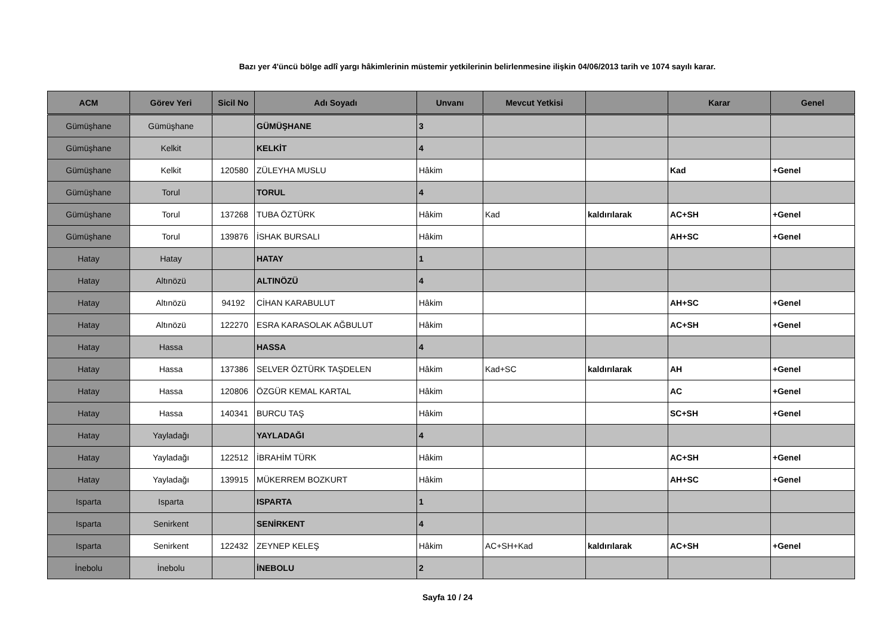Bazı yer 4'üncü bölge adlî yargı hâkimlerinin müstemir yetkilerinin belirlenmesine ilişkin 04/06/2013 tarih ve 1074 sayılı karar.
| ACM | Görev Yeri | Sicil No | Adı Soyadı | Unvanı | Mevcut Yetkisi | | Karar | Genel |
| --- | --- | --- | --- | --- | --- | --- | --- | --- |
| Gümüşhane | Gümüşhane | | GÜMÜŞHANE | 3 | | | | |
| Gümüşhane | Kelkit | | KELKİT | 4 | | | | |
| Gümüşhane | Kelkit | 120580 | ZÜLEYHA MUSLU | Hâkim | | | Kad | +Genel |
| Gümüşhane | Torul | | TORUL | 4 | | | | |
| Gümüşhane | Torul | 137268 | TUBA ÖZTÜRK | Hâkim | Kad | kaldırılarak | AC+SH | +Genel |
| Gümüşhane | Torul | 139876 | İSHAK BURSALI | Hâkim | | | AH+SC | +Genel |
| Hatay | Hatay | | HATAY | 1 | | | | |
| Hatay | Altınözü | | ALTINÖZÜ | 4 | | | | |
| Hatay | Altınözü | 94192 | CİHAN KARABULUT | Hâkim | | | AH+SC | +Genel |
| Hatay | Altınözü | 122270 | ESRA KARASOLAK AĞBULUT | Hâkim | | | AC+SH | +Genel |
| Hatay | Hassa | | HASSA | 4 | | | | |
| Hatay | Hassa | 137386 | SELVER ÖZTÜRK TAŞDELEN | Hâkim | Kad+SC | kaldırılarak | AH | +Genel |
| Hatay | Hassa | 120806 | ÖZGÜR KEMAL KARTAL | Hâkim | | | AC | +Genel |
| Hatay | Hassa | 140341 | BURCU TAŞ | Hâkim | | | SC+SH | +Genel |
| Hatay | Yayladağı | | YAYLADAĞI | 4 | | | | |
| Hatay | Yayladağı | 122512 | İBRAHİM TÜRK | Hâkim | | | AC+SH | +Genel |
| Hatay | Yayladağı | 139915 | MÜKERREM BOZKURT | Hâkim | | | AH+SC | +Genel |
| Isparta | Isparta | | ISPARTA | 1 | | | | |
| Isparta | Senirkent | | SENİRKENT | 4 | | | | |
| Isparta | Senirkent | 122432 | ZEYNEP KELEŞ | Hâkim | AC+SH+Kad | kaldırılarak | AC+SH | +Genel |
| İnebolu | İnebolu | | İNEBOLU | 2 | | | | |
Sayfa 10 / 24